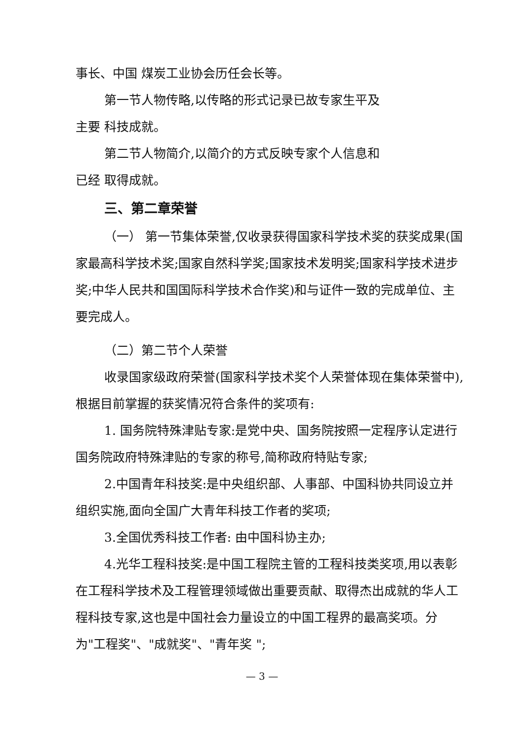事长、中国 煤炭工业协会历任会长等。
第一节人物传略,以传略的形式记录已故专家生平及
主要 科技成就。
第二节人物简介,以简介的方式反映专家个人信息和
已经 取得成就。
三、第二章荣誉
（一） 第一节集体荣誉,仅收录获得国家科学技术奖的获奖成果(国家最高科学技术奖;国家自然科学奖;国家技术发明奖;国家科学技术进步奖;中华人民共和国国际科学技术合作奖)和与证件一致的完成单位、主要完成人。
（二）第二节个人荣誉
收录国家级政府荣誉(国家科学技术奖个人荣誉体现在集体荣誉中),根据目前掌握的获奖情况符合条件的奖项有:
1. 国务院特殊津贴专家:是党中央、国务院按照一定程序认定进行国务院政府特殊津贴的专家的称号,简称政府特贴专家;
2.中国青年科技奖:是中央组织部、人事部、中国科协共同设立并组织实施,面向全国广大青年科技工作者的奖项;
3.全国优秀科技工作者: 由中国科协主办;
4.光华工程科技奖:是中国工程院主管的工程科技类奖项,用以表彰在工程科学技术及工程管理领域做出重要贡献、取得杰出成就的华人工程科技专家,这也是中国社会力量设立的中国工程界的最高奖项。分为"工程奖"、"成就奖"、"青年奖 ";
— 3 —